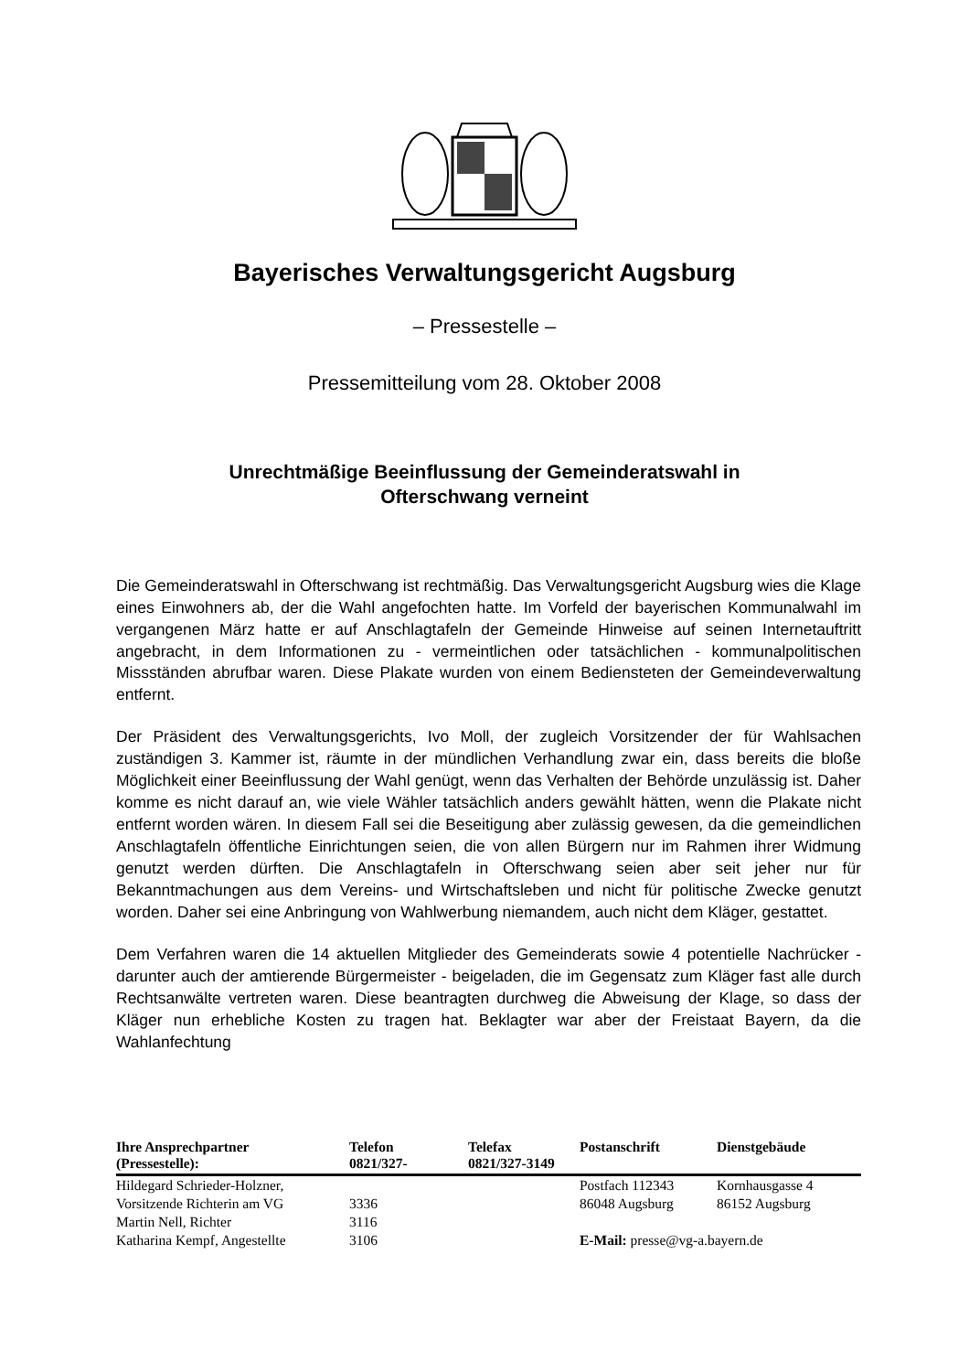Bayerisches Verwaltungsgericht Augsburg
– Pressestelle –
Pressemitteilung vom 28. Oktober 2008
Unrechtmäßige Beeinflussung der Gemeinderatswahl in
Ofterschwang verneint
Die Gemeinderatswahl in Ofterschwang ist rechtmäßig. Das Verwaltungsgericht Augsburg wies die Klage eines Einwohners ab, der die Wahl angefochten hatte. Im Vorfeld der bayerischen Kommunalwahl im vergangenen März hatte er auf Anschlag­tafeln der Gemeinde Hinweise auf seinen Internetauftritt angebracht, in dem Informa­tionen zu - vermeintlichen oder tatsächlichen - kommunalpolitischen Missständen abrufbar waren. Diese Plakate wurden von einem Bediensteten der Gemeindever­waltung entfernt.
Der Präsident des Verwaltungsgerichts, Ivo Moll, der zugleich Vorsitzender der für Wahlsachen zuständigen 3. Kammer ist, räumte in der mündlichen Verhandlung zwar ein, dass bereits die bloße Möglichkeit einer Beeinflussung der Wahl genügt, wenn das Verhalten der Behörde unzulässig ist. Daher komme es nicht darauf an, wie viele Wähler tatsächlich anders gewählt hätten, wenn die Plakate nicht entfernt worden wären. In diesem Fall sei die Beseitigung aber zulässig gewesen, da die ge­meindlichen Anschlagtafeln öffentliche Einrichtungen seien, die von allen Bürgern nur im Rahmen ihrer Widmung genutzt werden dürften. Die Anschlagtafeln in Of­terschwang seien aber seit jeher nur für Bekanntmachungen aus dem Vereins- und Wirtschaftsleben und nicht für politische Zwecke genutzt worden. Daher sei eine An­bringung von Wahlwerbung niemandem, auch nicht dem Kläger, gestattet.
Dem Verfahren waren die 14 aktuellen Mitglieder des Gemeinderats sowie 4 poten­tielle Nachrücker - darunter auch der amtierende Bürgermeister - beigeladen, die im Gegensatz zum Kläger fast alle durch Rechtsanwälte vertreten waren. Diese bean­tragten durchweg die Abweisung der Klage, so dass der Kläger nun erhebliche Kos­ten zu tragen hat. Beklagter war aber der Freistaat Bayern, da die Wahlanfechtung
| Ihre Ansprechpartner (Pressestelle): | Telefon 0821/327- | Telefax 0821/327-3149 | Postanschrift | Dienstgebäude |
| --- | --- | --- | --- | --- |
| Hildegard Schrieder-Holzner, | | | Postfach 112343 | Kornhausgasse 4 |
| Vorsitzende Richterin am VG | 3336 | | 86048 Augsburg | 86152 Augsburg |
| Martin Nell, Richter | 3116 | | | |
| Katharina Kempf, Angestellte | 3106 | | E-Mail: presse@vg-a.bayern.de | |